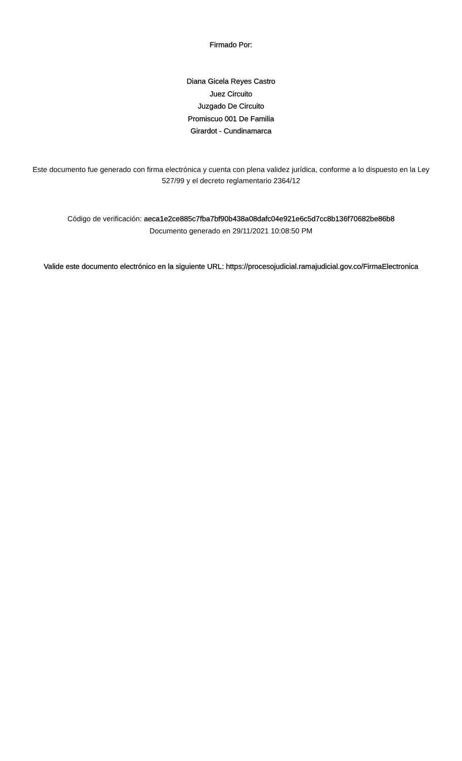Firmado Por:
Diana Gicela Reyes Castro
Juez Circuito
Juzgado De Circuito
Promiscuo 001 De Familia
Girardot - Cundinamarca
Este documento fue generado con firma electrónica y cuenta con plena validez jurídica, conforme a lo dispuesto en la Ley 527/99 y el decreto reglamentario 2364/12
Código de verificación: aeca1e2ce885c7fba7bf90b438a08dafc04e921e6c5d7cc8b136f70682be86b8
Documento generado en 29/11/2021 10:08:50 PM
Valide este documento electrónico en la siguiente URL: https://procesojudicial.ramajudicial.gov.co/FirmaElectronica